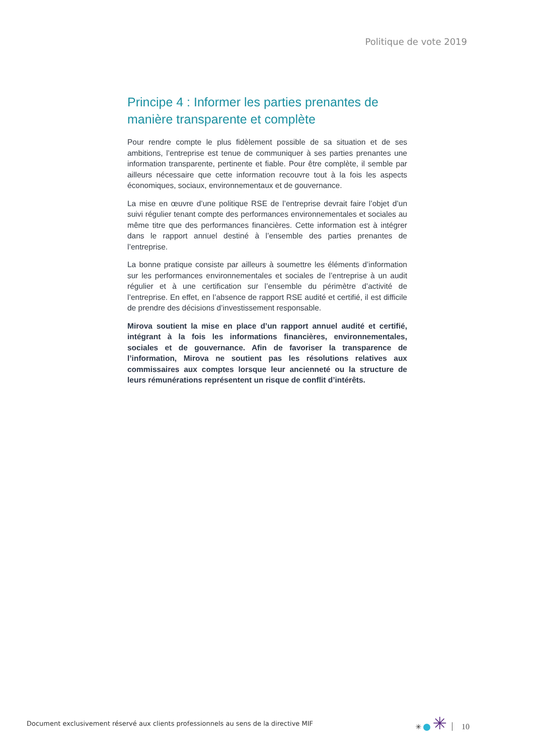Politique de vote 2019
Principe 4 : Informer les parties prenantes de manière transparente et complète
Pour rendre compte le plus fidèlement possible de sa situation et de ses ambitions, l’entreprise est tenue de communiquer à ses parties prenantes une information transparente, pertinente et fiable. Pour être complète, il semble par ailleurs nécessaire que cette information recouvre tout à la fois les aspects économiques, sociaux, environnementaux et de gouvernance.
La mise en œuvre d’une politique RSE de l’entreprise devrait faire l’objet d’un suivi régulier tenant compte des performances environnementales et sociales au même titre que des performances financières. Cette information est à intégrer dans le rapport annuel destiné à l’ensemble des parties prenantes de l’entreprise.
La bonne pratique consiste par ailleurs à soumettre les éléments d’information sur les performances environnementales et sociales de l’entreprise à un audit régulier et à une certification sur l’ensemble du périmètre d’activité de l’entreprise. En effet, en l’absence de rapport RSE audité et certifié, il est difficile de prendre des décisions d’investissement responsable.
Mirova soutient la mise en place d’un rapport annuel audité et certifié, intégrant à la fois les informations financières, environnementales, sociales et de gouvernance. Afin de favoriser la transparence de l’information, Mirova ne soutient pas les résolutions relatives aux commissaires aux comptes lorsque leur ancienneté ou la structure de leurs rémunérations représentent un risque de conflit d’intérêts.
Document exclusivement réservé aux clients professionnels au sens de la directive MIF ✳ ✳ 10